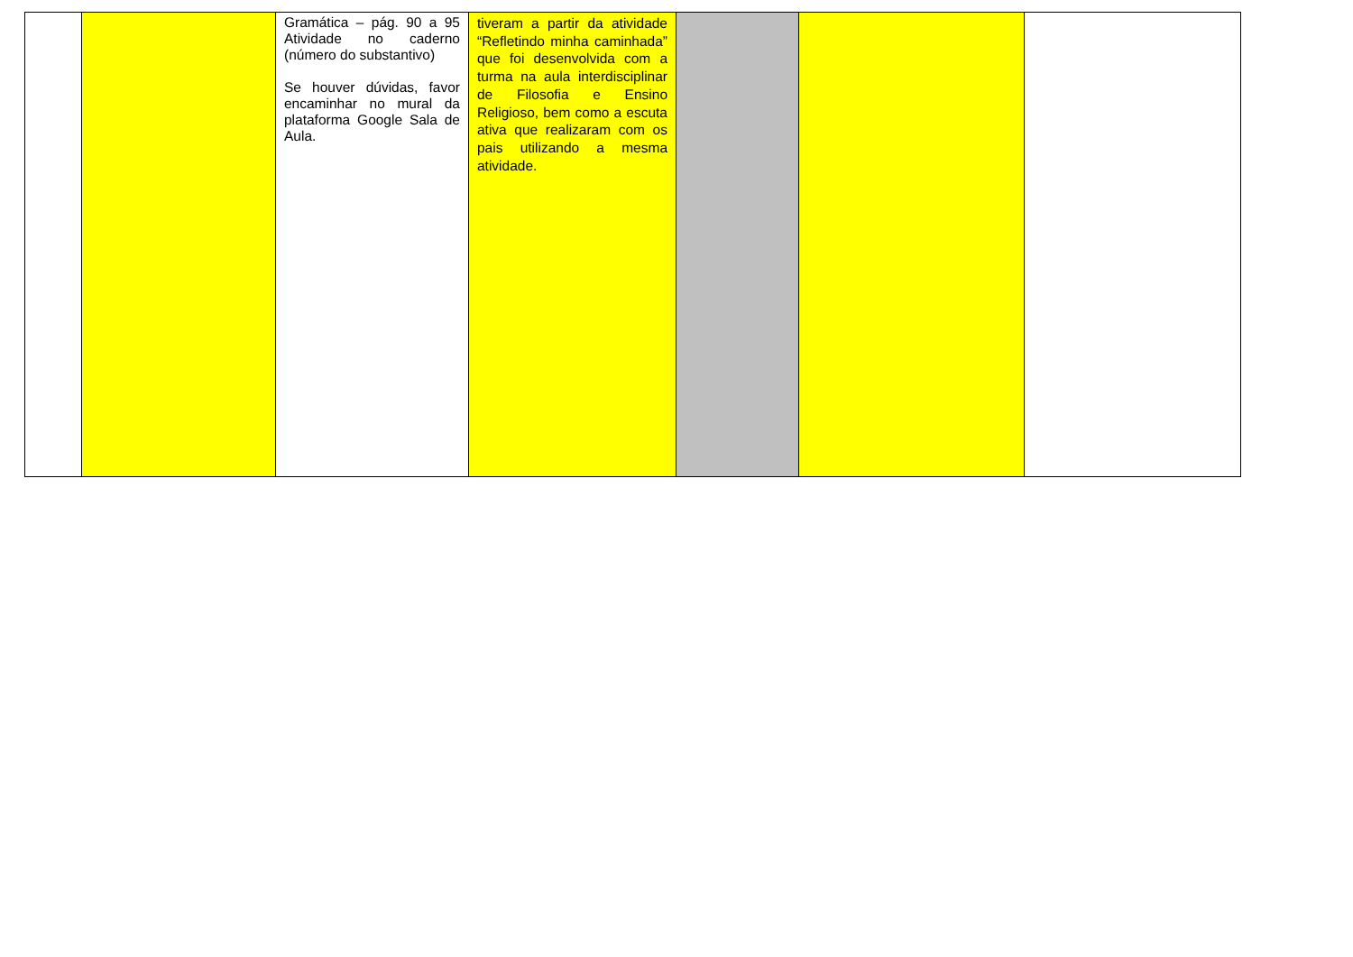| | | Gramática – pág. 90 a 95 Atividade no caderno (número do substantivo) Se houver dúvidas, favor encaminhar no mural da plataforma Google Sala de Aula. | tiveram a partir da atividade “Refletindo minha caminhada” que foi desenvolvida com a turma na aula interdisciplinar de Filosofia e Ensino Religioso, bem como a escuta ativa que realizaram com os pais utilizando a mesma atividade. | | | |